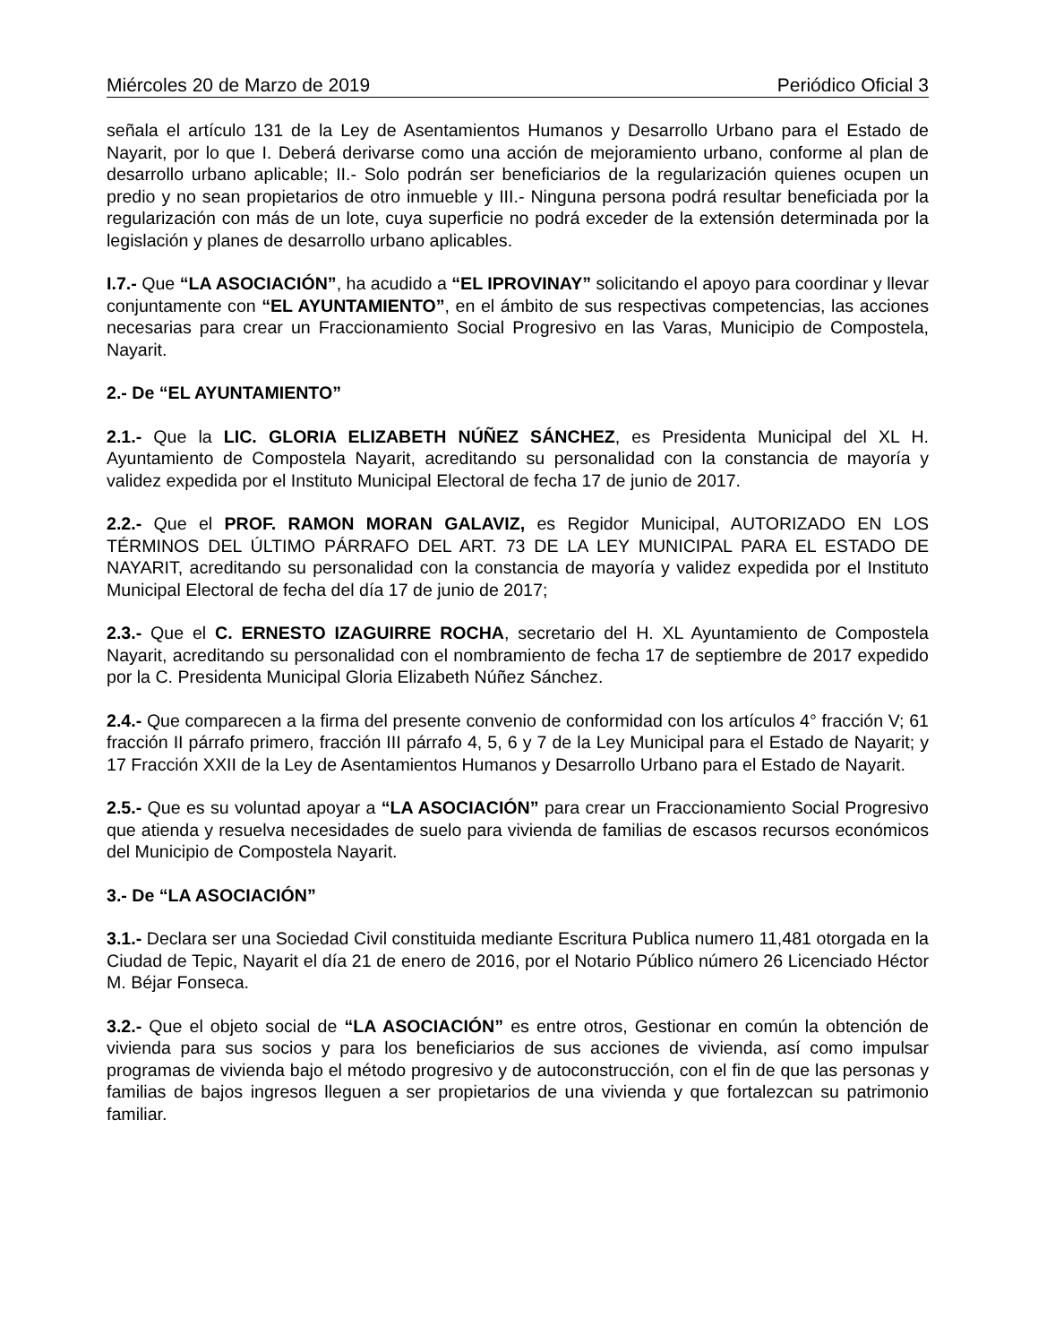Miércoles 20 de Marzo de 2019 Periódico Oficial 3
señala el artículo 131 de la Ley de Asentamientos Humanos y Desarrollo Urbano para el Estado de Nayarit, por lo que I. Deberá derivarse como una acción de mejoramiento urbano, conforme al plan de desarrollo urbano aplicable; II.- Solo podrán ser beneficiarios de la regularización quienes ocupen un predio y no sean propietarios de otro inmueble y III.- Ninguna persona podrá resultar beneficiada por la regularización con más de un lote, cuya superficie no podrá exceder de la extensión determinada por la legislación y planes de desarrollo urbano aplicables.
I.7.- Que “LA ASOCIACIÓN”, ha acudido a “EL IPROVINAY” solicitando el apoyo para coordinar y llevar conjuntamente con “EL AYUNTAMIENTO”, en el ámbito de sus respectivas competencias, las acciones necesarias para crear un Fraccionamiento Social Progresivo en las Varas, Municipio de Compostela, Nayarit.
2.- De “EL AYUNTAMIENTO”
2.1.- Que la LIC. GLORIA ELIZABETH NÚÑEZ SÁNCHEZ, es Presidenta Municipal del XL H. Ayuntamiento de Compostela Nayarit, acreditando su personalidad con la constancia de mayoría y validez expedida por el Instituto Municipal Electoral de fecha 17 de junio de 2017.
2.2.- Que el PROF. RAMON MORAN GALAVIZ, es Regidor Municipal, AUTORIZADO EN LOS TÉRMINOS DEL ÚLTIMO PÁRRAFO DEL ART. 73 DE LA LEY MUNICIPAL PARA EL ESTADO DE NAYARIT, acreditando su personalidad con la constancia de mayoría y validez expedida por el Instituto Municipal Electoral de fecha del día 17 de junio de 2017;
2.3.- Que el C. ERNESTO IZAGUIRRE ROCHA, secretario del H. XL Ayuntamiento de Compostela Nayarit, acreditando su personalidad con el nombramiento de fecha 17 de septiembre de 2017 expedido por la C. Presidenta Municipal Gloria Elizabeth Núñez Sánchez.
2.4.- Que comparecen a la firma del presente convenio de conformidad con los artículos 4° fracción V; 61 fracción II párrafo primero, fracción III párrafo 4, 5, 6 y 7 de la Ley Municipal para el Estado de Nayarit; y 17 Fracción XXII de la Ley de Asentamientos Humanos y Desarrollo Urbano para el Estado de Nayarit.
2.5.- Que es su voluntad apoyar a “LA ASOCIACIÓN” para crear un Fraccionamiento Social Progresivo que atienda y resuelva necesidades de suelo para vivienda de familias de escasos recursos económicos del Municipio de Compostela Nayarit.
3.- De “LA ASOCIACIÓN”
3.1.- Declara ser una Sociedad Civil constituida mediante Escritura Publica numero 11,481 otorgada en la Ciudad de Tepic, Nayarit el día 21 de enero de 2016, por el Notario Público número 26 Licenciado Héctor M. Béjar Fonseca.
3.2.- Que el objeto social de “LA ASOCIACIÓN” es entre otros, Gestionar en común la obtención de vivienda para sus socios y para los beneficiarios de sus acciones de vivienda, así como impulsar programas de vivienda bajo el método progresivo y de autoconstrucción, con el fin de que las personas y familias de bajos ingresos lleguen a ser propietarios de una vivienda y que fortalezcan su patrimonio familiar.